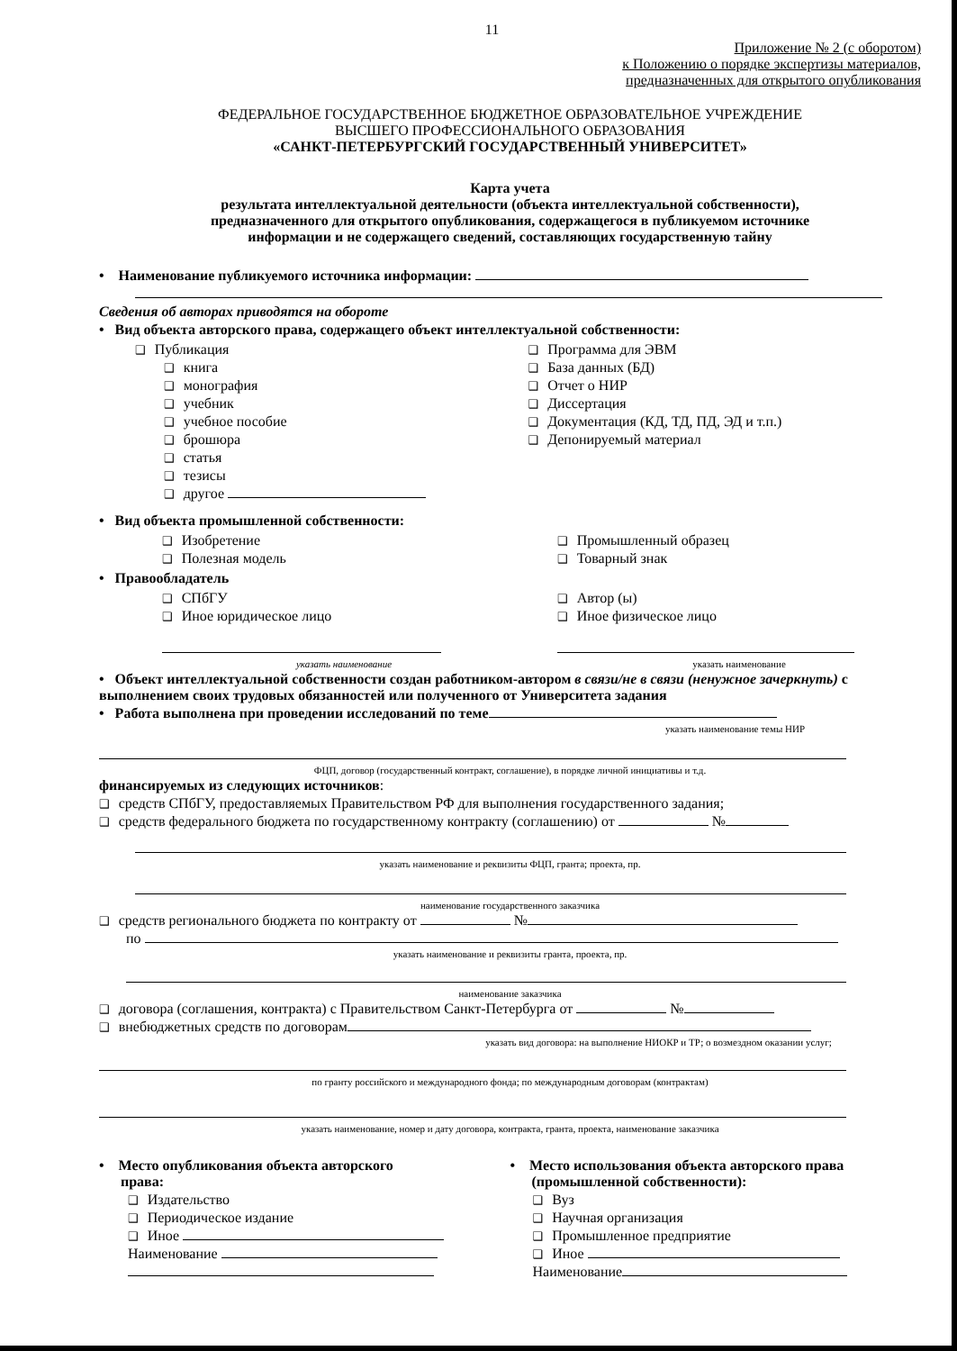11
Приложение № 2 (с оборотом)
к Положению о порядке экспертизы материалов,
предназначенных для открытого опубликования
ФЕДЕРАЛЬНОЕ ГОСУДАРСТВЕННОЕ БЮДЖЕТНОЕ ОБРАЗОВАТЕЛЬНОЕ УЧРЕЖДЕНИЕ
ВЫСШЕГО ПРОФЕССИОНАЛЬНОГО ОБРАЗОВАНИЯ
«САНКТ-ПЕТЕРБУРГСКИЙ ГОСУДАРСТВЕННЫЙ УНИВЕРСИТЕТ»
Карта учета
результата интеллектуальной деятельности (объекта интеллектуальной собственности),
предназначенного для открытого опубликования, содержащегося в публикуемом источнике
информации и не содержащего сведений, составляющих государственную тайну
• Наименование публикуемого источника информации:
Сведения об авторах приводятся на обороте
• Вид объекта авторского права, содержащего объект интеллектуальной собственности:
❑ Публикация
❑ книга
❑ монография
❑ учебник
❑ учебное пособие
❑ брошюра
❑ статья
❑ тезисы
❑ другое
❑ Программа для ЭВМ
❑ База данных (БД)
❑ Отчет о НИР
❑ Диссертация
❑ Документация (КД, ТД, ПД, ЭД и т.п.)
❑ Депонируемый материал
• Вид объекта промышленной собственности:
❑ Изобретение
❑ Полезная модель
❑ Промышленный образец
❑ Товарный знак
• Правообладатель
❑ СПбГУ
❑ Иное юридическое лицо
указать наименование
❑ Автор (ы)
❑ Иное физическое лицо
указать наименование
• Объект интеллектуальной собственности создан работником-автором в связи/не в связи (ненужное зачеркнуть) с выполнением своих трудовых обязанностей или полученного от Университета задания
• Работа выполнена при проведении исследований по теме
указать наименование темы НИР
ФЦП, договор (государственный контракт, соглашение), в порядке личной инициативы и т.д.
финансируемых из следующих источников:
❑ средств СПбГУ, предоставляемых Правительством РФ для выполнения государственного задания;
❑ средств федерального бюджета по государственному контракту (соглашению) от №
указать наименование и реквизиты ФЦП, гранта; проекта, пр.
наименование государственного заказчика
❑ средств регионального бюджета по контракту от №
по
указать наименование и реквизиты гранта, проекта, пр.
наименование заказчика
❑ договора (соглашения, контракта) с Правительством Санкт-Петербурга от №
❑ внебюджетных средств по договорам
указать вид договора: на выполнение НИОКР и ТР; о возмездном оказании услуг;
по гранту российского и международного фонда; по международным договорам (контрактам)
указать наименование, номер и дату договора, контракта, гранта, проекта, наименование заказчика
• Место опубликования объекта авторского
права:
❑ Издательство
❑ Периодическое издание
❑ Иное
Наименование
• Место использования объекта авторского права
(промышленной собственности):
❑ Вуз
❑ Научная организация
❑ Промышленное предприятие
❑ Иное
Наименование